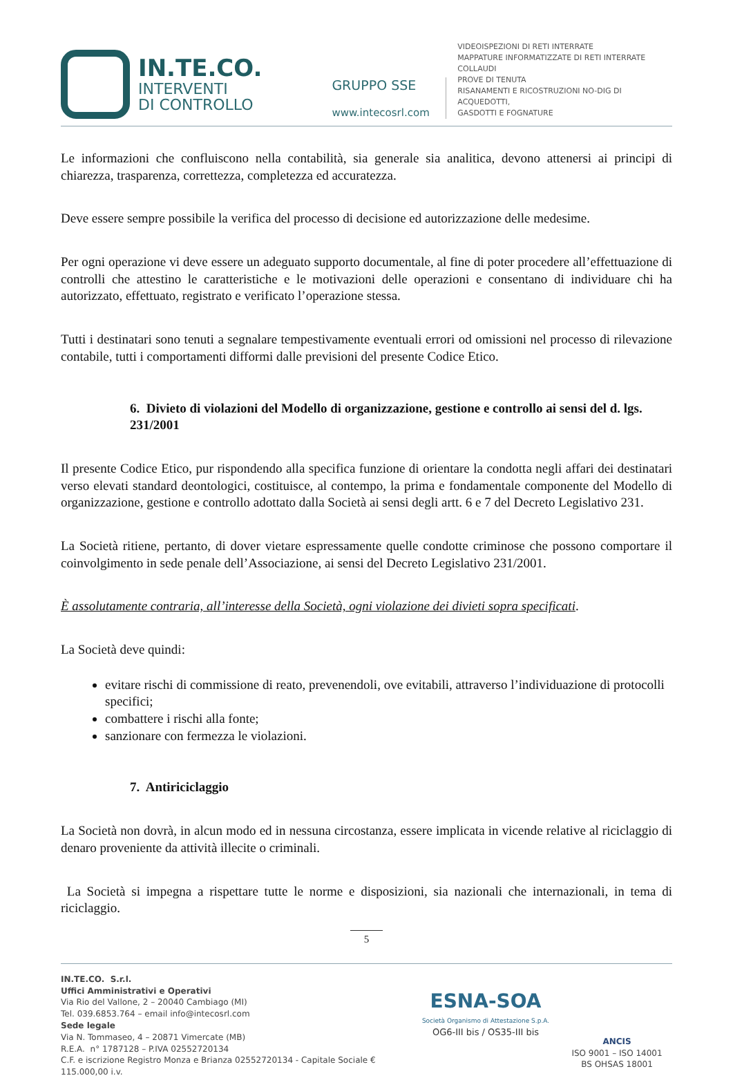IN.TE.CO.
INTERVENTI
DI CONTROLLO
GRUPPO SSE
www.intecosrl.com
VIDEOISPEZIONI DI RETI INTERRATE
MAPPATURE INFORMATIZZATE DI RETI INTERRATE
COLLAUDI
PROVE DI TENUTA
RISANAMENTI E RICOSTRUZIONI NO-DIG DI ACQUEDOTTI,
GASDOTTI E FOGNATURE
Le informazioni che confluiscono nella contabilità, sia generale sia analitica, devono attenersi ai principi di chiarezza, trasparenza, correttezza, completezza ed accuratezza.
Deve essere sempre possibile la verifica del processo di decisione ed autorizzazione delle medesime.
Per ogni operazione vi deve essere un adeguato supporto documentale, al fine di poter procedere all’effettuazione di controlli che attestino le caratteristiche e le motivazioni delle operazioni e consentano di individuare chi ha autorizzato, effettuato, registrato e verificato l’operazione stessa.
Tutti i destinatari sono tenuti a segnalare tempestivamente eventuali errori od omissioni nel processo di rilevazione contabile, tutti i comportamenti difformi dalle previsioni del presente Codice Etico.
6. Divieto di violazioni del Modello di organizzazione, gestione e controllo ai sensi del d. lgs. 231/2001
Il presente Codice Etico, pur rispondendo alla specifica funzione di orientare la condotta negli affari dei destinatari verso elevati standard deontologici, costituisce, al contempo, la prima e fondamentale componente del Modello di organizzazione, gestione e controllo adottato dalla Società ai sensi degli artt. 6 e 7 del Decreto Legislativo 231.
La Società ritiene, pertanto, di dover vietare espressamente quelle condotte criminose che possono comportare il coinvolgimento in sede penale dell’Associazione, ai sensi del Decreto Legislativo 231/2001.
È assolutamente contraria, all’interesse della Società, ogni violazione dei divieti sopra specificati.
La Società deve quindi:
evitare rischi di commissione di reato, prevenendoli, ove evitabili, attraverso l’individuazione di protocolli specifici;
combattere i rischi alla fonte;
sanzionare con fermezza le violazioni.
7. Antiriciclaggio
La Società non dovrà, in alcun modo ed in nessuna circostanza, essere implicata in vicende relative al riciclaggio di denaro proveniente da attività illecite o criminali.
La Società si impegna a rispettare tutte le norme e disposizioni, sia nazionali che internazionali, in tema di riciclaggio.
5
IN.TE.CO. S.r.l.
Uffici Amministrativi e Operativi
Via Rio del Vallone, 2 – 20040 Cambiago (MI)
Tel. 039.6853.764 – email info@intecosrl.com
Sede legale
Via N. Tommaseo, 4 – 20871 Vimercate (MB)
R.E.A. n° 1787128 – P.IVA 02552720134
C.F. e iscrizione Registro Monza e Brianza 02552720134 - Capitale Sociale € 115.000,00 i.v.
ESNA-SOA
Società Organismo di Attestazione S.p.A.
OG6-III bis / OS35-III bis
ANCIS
ISO 9001 – ISO 14001
BS OHSAS 18001